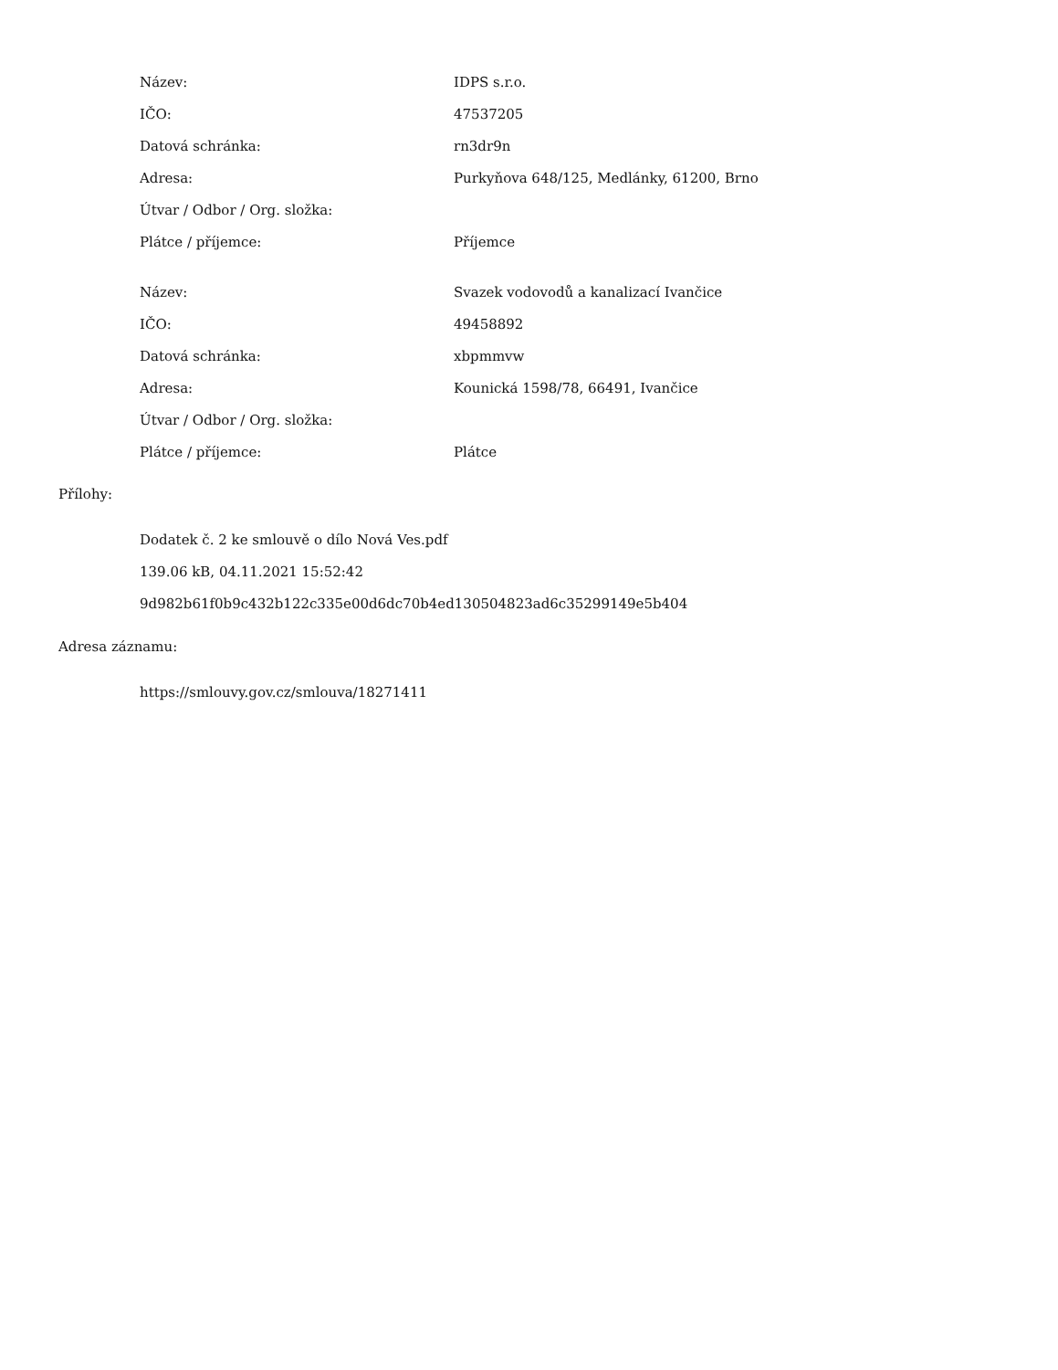| Název: | IDPS s.r.o. |
| IČO: | 47537205 |
| Datová schránka: | rn3dr9n |
| Adresa: | Purkyňova 648/125, Medlánky, 61200, Brno |
| Útvar / Odbor / Org. složka: | |
| Plátce / příjemce: | Příjemce |
| Název: | Svazek vodovodů a kanalizací Ivančice |
| IČO: | 49458892 |
| Datová schránka: | xbpmmvw |
| Adresa: | Kounická 1598/78, 66491, Ivančice |
| Útvar / Odbor / Org. složka: | |
| Plátce / příjemce: | Plátce |
Přílohy:
Dodatek č. 2 ke smlouvě o dílo Nová Ves.pdf
139.06 kB, 04.11.2021 15:52:42
9d982b61f0b9c432b122c335e00d6dc70b4ed130504823ad6c35299149e5b404
Adresa záznamu:
https://smlouvy.gov.cz/smlouva/18271411